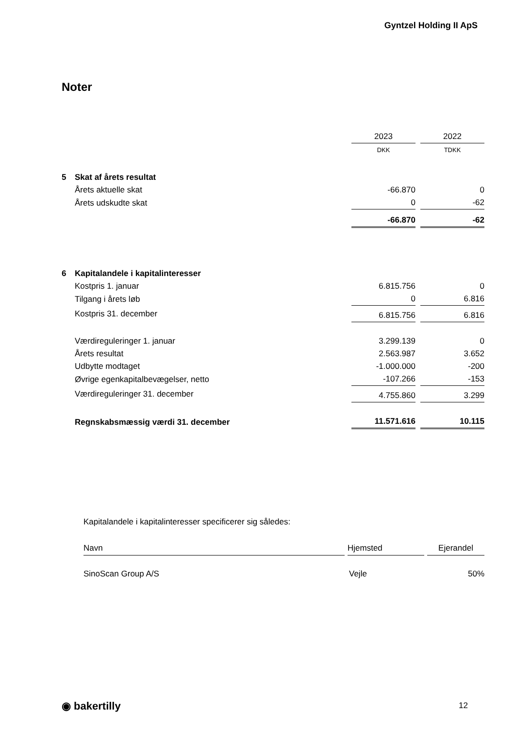Gyntzel Holding II ApS
Noter
| | | 2023 | | 2022 |
| | | DKK | | TDKK |
| 5 | Skat af årets resultat | | | |
| | Årets aktuelle skat | -66.870 | | 0 |
| | Årets udskudte skat | 0 | | -62 |
| | | -66.870 | | -62 |
| 6 | Kapitalandele i kapitalinteresser | | | |
| | Kostpris 1. januar | 6.815.756 | | 0 |
| | Tilgang i årets løb | 0 | | 6.816 |
| | Kostpris 31. december | 6.815.756 | | 6.816 |
| | Værdireguleringer 1. januar | 3.299.139 | | 0 |
| | Årets resultat | 2.563.987 | | 3.652 |
| | Udbytte modtaget | -1.000.000 | | -200 |
| | Øvrige egenkapitalbevægelser, netto | -107.266 | | -153 |
| | Værdireguleringer 31. december | 4.755.860 | | 3.299 |
| | Regnskabsmæssig værdi 31. december | 11.571.616 | | 10.115 |
| Kapitalandele i kapitalinteresser specificerer sig således: | | |
| Navn | Hjemsted | Ejerandel |
| SinoScan Group A/S | Vejle | 50% |
◉ bakertilly 12